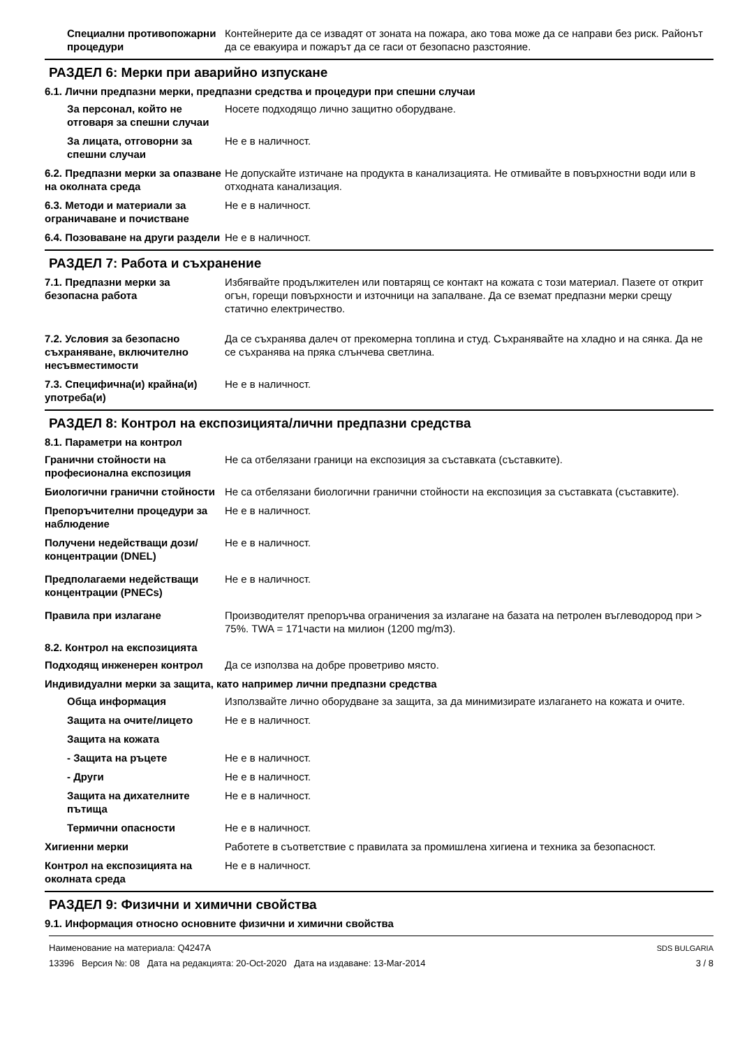Специални противопожарни процедури
Контейнерите да се извадят от зоната на пожара, ако това може да се направи без риск. Районът да се евакуира и пожарът да се гаси от безопасно разстояние.
РАЗДЕЛ 6: Мерки при аварийно изпускане
6.1. Лични предпазни мерки, предпазни средства и процедури при спешни случаи
За персонал, който не отговаря за спешни случаи
Носете подходящо лично защитно оборудване.
За лицата, отговорни за спешни случаи
Не е в наличност.
6.2. Предпазни мерки за опазване на околната среда
Не допускайте изтичане на продукта в канализацията. Не отмивайте в повърхностни води или в отходната канализация.
6.3. Методи и материали за ограничаване и почистване
Не е в наличност.
6.4. Позоваване на други раздели
Не е в наличност.
РАЗДЕЛ 7: Работа и съхранение
7.1. Предпазни мерки за безопасна работа
Избягвайте продължителен или повтарящ се контакт на кожата с този материал. Пазете от открит огън, горещи повърхности и източници на запалване. Да се вземат предпазни мерки срещу статично електричество.
7.2. Условия за безопасно съхраняване, включително несъвместимости
Да се съхранява далеч от прекомерна топлина и студ. Съхранявайте на хладно и на сянка. Да не се съхранява на пряка слънчева светлина.
7.3. Специфична(и) крайна(и) употреба(и)
Не е в наличност.
РАЗДЕЛ 8: Контрол на експозицията/лични предпазни средства
8.1. Параметри на контрол
Гранични стойности на професионална експозиция
Не са отбелязани граници на експозиция за съставката (съставките).
Биологични гранични стойности
Не са отбелязани биологични гранични стойности на експозиция за съставката (съставките).
Препоръчителни процедури за наблюдение
Не е в наличност.
Получени недействащи дози/концентрации (DNEL)
Не е в наличност.
Предполагаеми недействащи концентрации (PNECs)
Не е в наличност.
Правила при излагане Производителят препоръчва ограничения за излагане на базата на петролен въглеводород при > 75%. TWA = 171части на милион (1200 mg/m3).
8.2. Контрол на експозицията
Подходящ инженерен контрол Да се използва на добре проветриво място.
Индивидуални мерки за защита, като например лични предпазни средства
Обща информация Използвайте лично оборудване за защита, за да минимизирате излагането на кожата и очите.
Защита на очите/лицето Не е в наличност.
Защита на кожата
- Защита на ръцете Не е в наличност.
- Други Не е в наличност.
Защита на дихателните пътища
Не е в наличност.
Термични опасности Не е в наличност.
Хигиенни мерки Работете в съответствие с правилата за промишлена хигиена и техника за безопасност.
Контрол на експозицията на околната среда
Не е в наличност.
РАЗДЕЛ 9: Физични и химични свойства
9.1. Информация относно основните физични и химични свойства
Наименование на материала: Q4247A
13396 Версия №: 08 Дата на редакцията: 20-Oct-2020 Дата на издаване: 13-Mar-2014
SDS BULGARIA
3 / 8